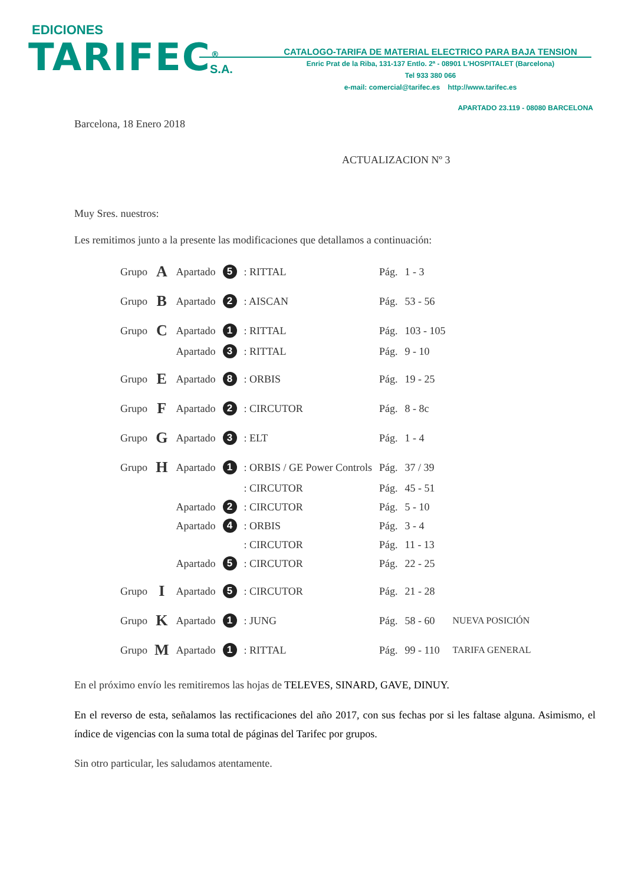EDICIONES
TARIFEC<sup>®</sup> S.A.
CATALOGO-TARIFA DE MATERIAL ELECTRICO PARA BAJA TENSION
Enric Prat de la Riba, 131-137 Entlo. 2ª - 08901 L'HOSPITALET (Barcelona)
Tel 933 380 066
e-mail: comercial@tarifec.es http://www.tarifec.es
APARTADO 23.119 - 08080 BARCELONA
Barcelona, 18 Enero 2018
ACTUALIZACION Nº 3
Muy Sres. nuestros:
Les remitimos junto a la presente las modificaciones que detallamos a continuación:
| Grupo | A | Apartado | 5 | : RITTAL | Pág. | 1 - 3 | |
| Grupo | B | Apartado | 2 | : AISCAN | Pág. | 53 - 56 | |
| Grupo | C | Apartado | 1 | : RITTAL | Pág. | 103 - 105 | |
| | | Apartado | 3 | : RITTAL | Pág. | 9 - 10 | |
| Grupo | E | Apartado | 8 | : ORBIS | Pág. | 19 - 25 | |
| Grupo | F | Apartado | 2 | : CIRCUTOR | Pág. | 8 - 8c | |
| Grupo | G | Apartado | 3 | : ELT | Pág. | 1 - 4 | |
| Grupo | H | Apartado | 1 | : ORBIS / GE Power Controls | Pág. | 37 / 39 | |
| | | | | : CIRCUTOR | Pág. | 45 - 51 | |
| | | Apartado | 2 | : CIRCUTOR | Pág. | 5 - 10 | |
| | | Apartado | 4 | : ORBIS | Pág. | 3 - 4 | |
| | | | | : CIRCUTOR | Pág. | 11 - 13 | |
| | | Apartado | 5 | : CIRCUTOR | Pág. | 22 - 25 | |
| Grupo | I | Apartado | 5 | : CIRCUTOR | Pág. | 21 - 28 | |
| Grupo | K | Apartado | 1 | : JUNG | Pág. | 58 - 60 | NUEVA POSICIÓN |
| Grupo | M | Apartado | 1 | : RITTAL | Pág. | 99 - 110 | TARIFA GENERAL |
En el próximo envío les remitiremos las hojas de TELEVES, SINARD, GAVE, DINUY.
En el reverso de esta, señalamos las rectificaciones del año 2017, con sus fechas por si les faltase alguna. Asimismo, el índice de vigencias con la suma total de páginas del Tarifec por grupos.
Sin otro particular, les saludamos atentamente.